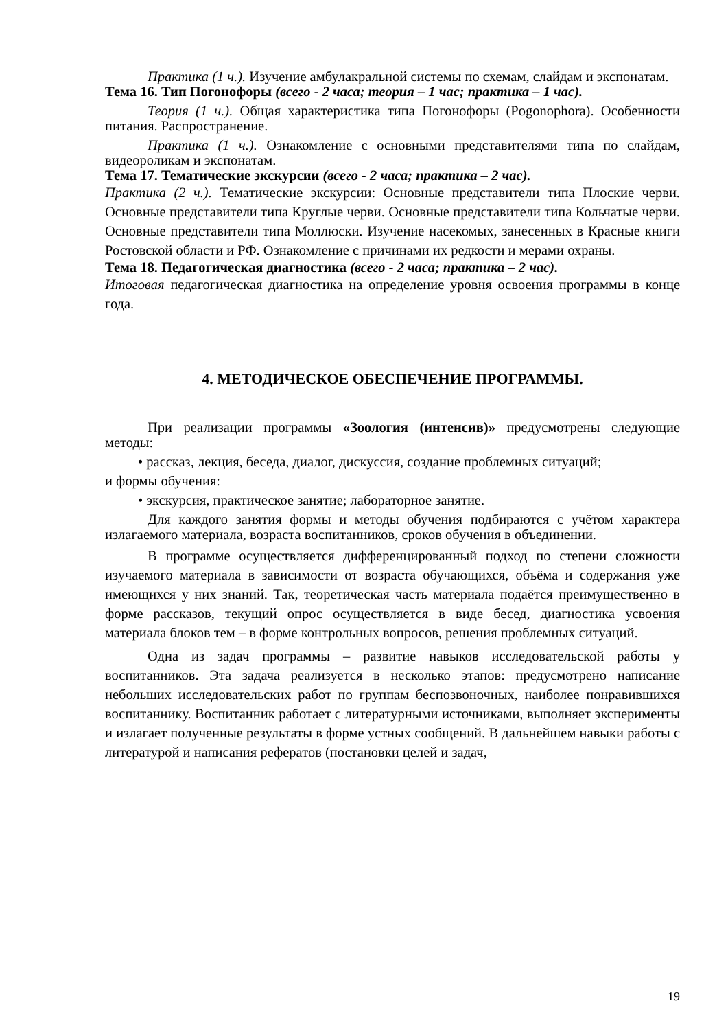Практика (1 ч.). Изучение амбулакральной системы по схемам, слайдам и экспонатам.
Тема 16. Тип Погонофоры (всего - 2 часа; теория – 1 час; практика – 1 час).
Теория (1 ч.). Общая характеристика типа Погонофоры (Pogonophora). Особенности питания. Распространение.
Практика (1 ч.). Ознакомление с основными представителями типа по слайдам, видеороликам и экспонатам.
Тема 17. Тематические экскурсии (всего - 2 часа; практика – 2 час).
Практика (2 ч.). Тематические экскурсии: Основные представители типа Плоские черви. Основные представители типа Круглые черви. Основные представители типа Кольчатые черви. Основные представители типа Моллюски. Изучение насекомых, занесенных в Красные книги Ростовской области и РФ. Ознакомление с причинами их редкости и мерами охраны.
Тема 18. Педагогическая диагностика (всего - 2 часа; практика – 2 час).
Итоговая педагогическая диагностика на определение уровня освоения программы в конце года.
4. МЕТОДИЧЕСКОЕ ОБЕСПЕЧЕНИЕ ПРОГРАММЫ.
При реализации программы «Зоология (интенсив)» предусмотрены следующие методы:
• рассказ, лекция, беседа, диалог, дискуссия, создание проблемных ситуаций;
и формы обучения:
• экскурсия, практическое занятие; лабораторное занятие.
Для каждого занятия формы и методы обучения подбираются с учётом характера излагаемого материала, возраста воспитанников, сроков обучения в объединении.
В программе осуществляется дифференцированный подход по степени сложности изучаемого материала в зависимости от возраста обучающихся, объёма и содержания уже имеющихся у них знаний. Так, теоретическая часть материала подаётся преимущественно в форме рассказов, текущий опрос осуществляется в виде бесед, диагностика усвоения материала блоков тем – в форме контрольных вопросов, решения проблемных ситуаций.
Одна из задач программы – развитие навыков исследовательской работы у воспитанников. Эта задача реализуется в несколько этапов: предусмотрено написание небольших исследовательских работ по группам беспозвоночных, наиболее понравившихся воспитаннику. Воспитанник работает с литературными источниками, выполняет эксперименты и излагает полученные результаты в форме устных сообщений. В дальнейшем навыки работы с литературой и написания рефератов (постановки целей и задач,
19